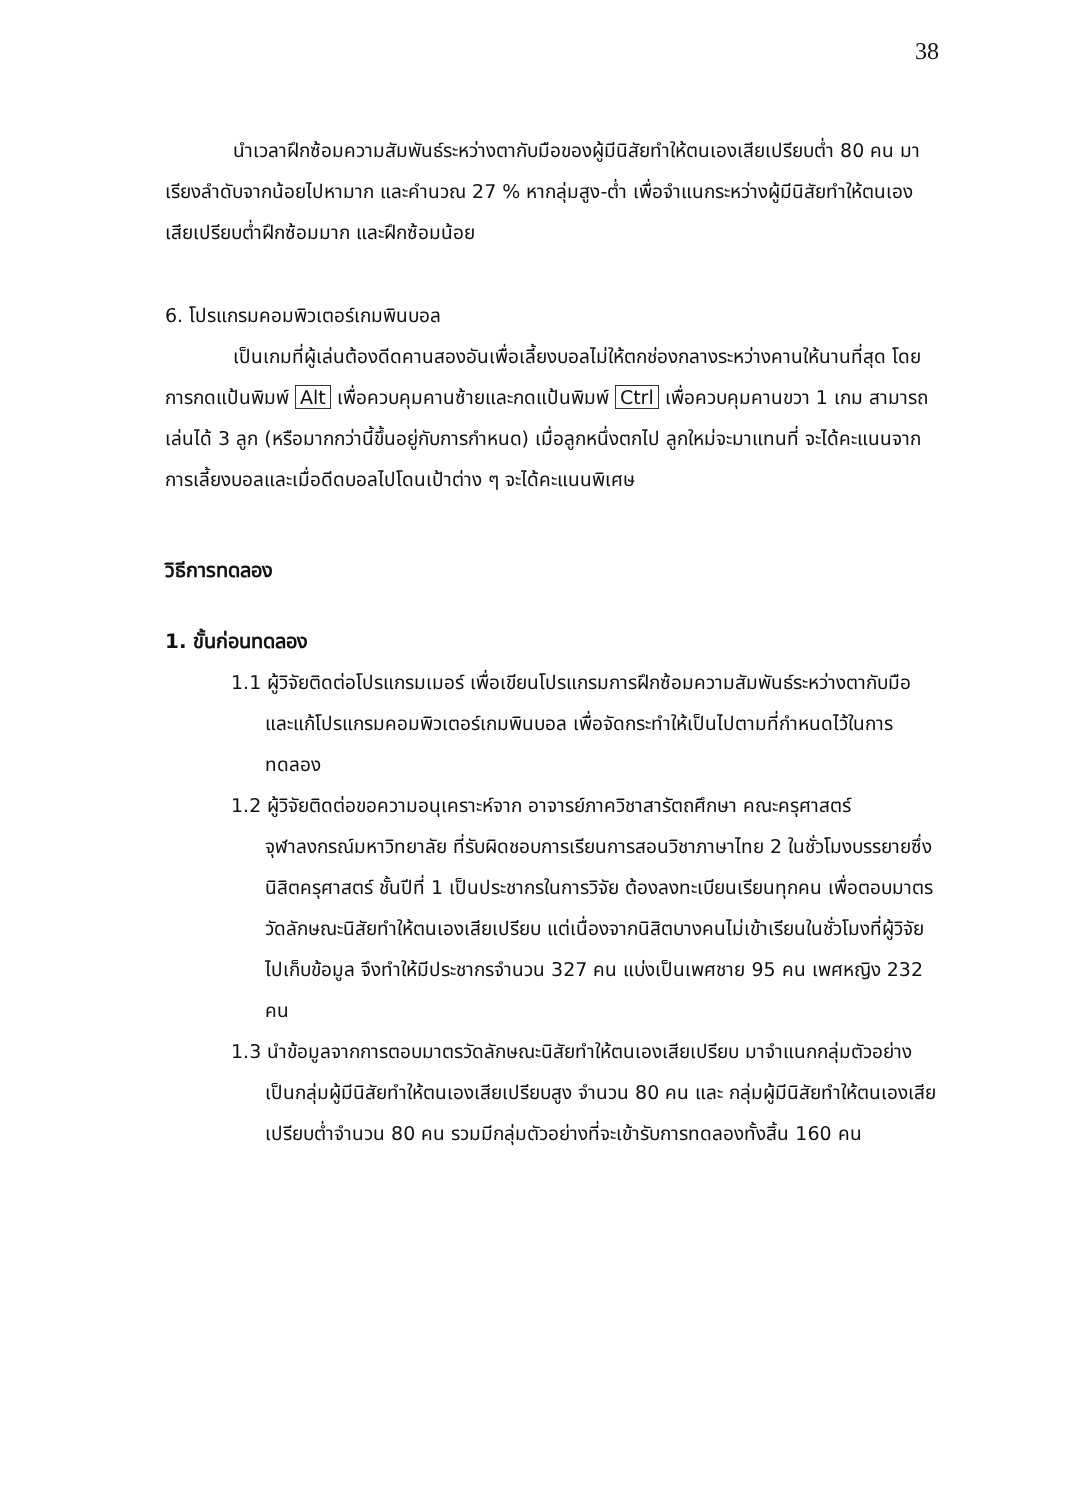38
นำเวลาฝึกซ้อมความสัมพันธ์ระหว่างตากับมือของผู้มีนิสัยทำให้ตนเองเสียเปรียบต่ำ 80 คน มาเรียงลำดับจากน้อยไปหามาก และคำนวณ 27 % หากลุ่มสูง-ต่ำ เพื่อจำแนกระหว่างผู้มีนิสัยทำให้ตนเองเสียเปรียบต่ำฝึกซ้อมมาก และฝึกซ้อมน้อย
6. โปรแกรมคอมพิวเตอร์เกมพินบอล
เป็นเกมที่ผู้เล่นต้องดีดคานสองอันเพื่อเลี้ยงบอลไม่ให้ตกช่องกลางระหว่างคานให้นานที่สุด โดยการกดแป้นพิมพ์ Alt เพื่อควบคุมคานซ้ายและกดแป้นพิมพ์ Ctrl เพื่อควบคุมคานขวา 1 เกม สามารถเล่นได้ 3 ลูก (หรือมากกว่านี้ขึ้นอยู่กับการกำหนด) เมื่อลูกหนึ่งตกไป ลูกใหม่จะมาแทนที่ จะได้คะแนนจากการเลี้ยงบอลและเมื่อดีดบอลไปโดนเป้าต่าง ๆ จะได้คะแนนพิเศษ
วิธีการทดลอง
1. ขั้นก่อนทดลอง
1.1 ผู้วิจัยติดต่อโปรแกรมเมอร์ เพื่อเขียนโปรแกรมการฝึกซ้อมความสัมพันธ์ระหว่างตากับมือ และแก้โปรแกรมคอมพิวเตอร์เกมพินบอล เพื่อจัดกระทำให้เป็นไปตามที่กำหนดไว้ในการทดลอง
1.2 ผู้วิจัยติดต่อขอความอนุเคราะห์จาก อาจารย์ภาควิชาสารัตถศึกษา คณะครุศาสตร์ จุฬาลงกรณ์มหาวิทยาลัย ที่รับผิดชอบการเรียนการสอนวิชาภาษาไทย 2 ในชั่วโมงบรรยายซึ่งนิสิตครุศาสตร์ ชั้นปีที่ 1 เป็นประชากรในการวิจัย ต้องลงทะเบียนเรียนทุกคน เพื่อตอบมาตรวัดลักษณะนิสัยทำให้ตนเองเสียเปรียบ แต่เนื่องจากนิสิตบางคนไม่เข้าเรียนในชั่วโมงที่ผู้วิจัยไปเก็บข้อมูล จึงทำให้มีประชากรจำนวน 327 คน แบ่งเป็นเพศชาย 95 คน เพศหญิง 232 คน
1.3 นำข้อมูลจากการตอบมาตรวัดลักษณะนิสัยทำให้ตนเองเสียเปรียบ มาจำแนกกลุ่มตัวอย่าง เป็นกลุ่มผู้มีนิสัยทำให้ตนเองเสียเปรียบสูง จำนวน 80 คน และ กลุ่มผู้มีนิสัยทำให้ตนเองเสียเปรียบต่ำจำนวน 80 คน รวมมีกลุ่มตัวอย่างที่จะเข้ารับการทดลองทั้งสิ้น 160 คน